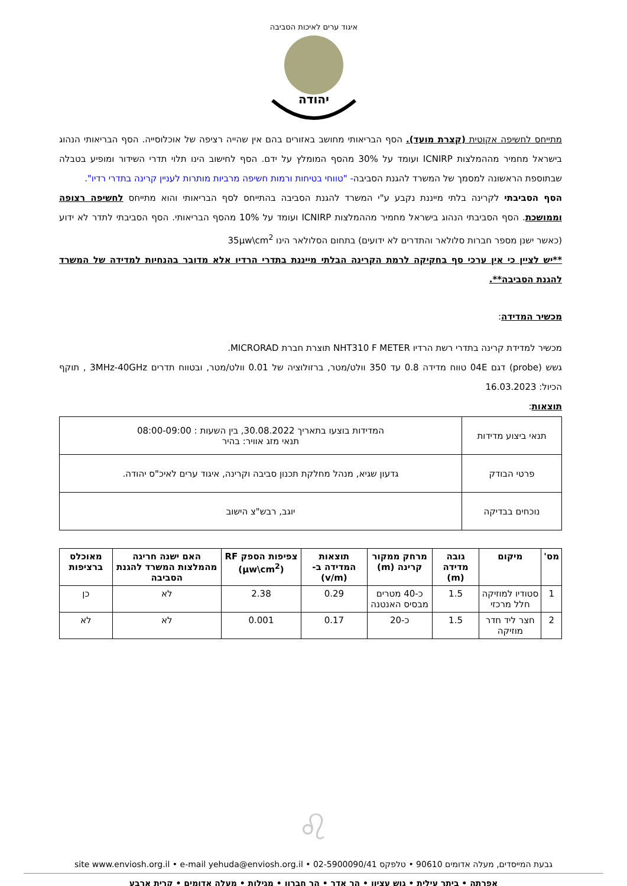יהודה
איגוד ערים לאיכות הסביבה
מתייחס לחשיפה אקוטית (קצרת מועד). הסף הבריאותי מחושב באזורים בהם אין שהייה רציפה של אוכלוסייה. הסף הבריאותי הנהוג בישראל מחמיר מההמלצות ICNIRP ועומד על 30% מהסף המומלץ על ידם. הסף לחישוב הינו תלוי תדרי השידור ומופיע בטבלה שבתוספת הראשונה למסמך של המשרד להגנת הסביבה- "טווחי בטיחות ורמות חשיפה מרביות מותרות לעניין קרינה בתדרי רדיו".
הסף הסביבתי לקרינה בלתי מייננת נקבע ע"י המשרד להגנת הסביבה בהתייחס לסף הבריאותי והוא מתייחס לחשיפה רצופה וממושכת. הסף הסביבתי הנהוג בישראל מחמיר מההמלצות ICNIRP ועומד על 10% מהסף הבריאותי. הסף הסביבתי לתדר לא ידוע (כאשר ישנן מספר חברות סלולאר והתדרים לא ידועים) בתחום הסלולאר הינו 35µw\cm<sup>2</sup>
**יש לציין כי אין ערכי סף בחקיקה לרמת הקרינה הבלתי מייננת בתדרי הרדיו אלא מדובר בהנחיות למדידה של המשרד להגנת הסביבה**.
מכשיר המדידה:
מכשיר למדידת קרינה בתדרי רשת הרדיו NHT310 F METER תוצרת חברת MICRORAD.
גשש (probe) דגם 04E טווח מדידה 0.8 עד 350 וולט/מטר, ברזולוציה של 0.01 וולט/מטר, ובטווח תדרים 3MHz-40GHz , תוקף הכיול: 16.03.2023
תוצאות:
| תנאי ביצוע מדידות | המדידות בוצעו בתאריך 30.08.2022, בין השעות : 08:00-09:00 תנאי מזג אוויר: בהיר |
| פרטי הבודק | גדעון שגיא, מנהל מחלקת תכנון סביבה וקרינה, איגוד ערים לאיכ"ס יהודה. |
| נוכחים בבדיקה | יוגב, רבש"צ הישוב |
| מס' | מיקום | גובה מדידה (m) | מרחק ממקור קרינה (m) | תוצאות המדידה ב- (v/m) | צפיפות הספק RF (µw\cm<sup>2</sup>) | האם ישנה חריגה מהמלצות המשרד להגנת הסביבה | מאוכלס ברציפות |
| --- | --- | --- | --- | --- | --- | --- | --- |
| 1 | סטודיו למוזיקה חלל מרכזי | 1.5 | כ-40 מטרים מבסיס האנטנה | 0.29 | 2.38 | לא | כן |
| 2 | חצר ליד חדר מוזיקה | 1.5 | כ-20 | 0.17 | 0.001 | לא | לא |
♌
גבעת המייסדים, מעלה אדומים 90610 • טלפקס 02-5900090/41 • site www.enviosh.org.il • e-mail yehuda@enviosh.org.il
אפרתה • ביתר עילית • גוש עציון • הר אדר • הר חברון • מגילות • מעלה אדומים • קרית ארבע